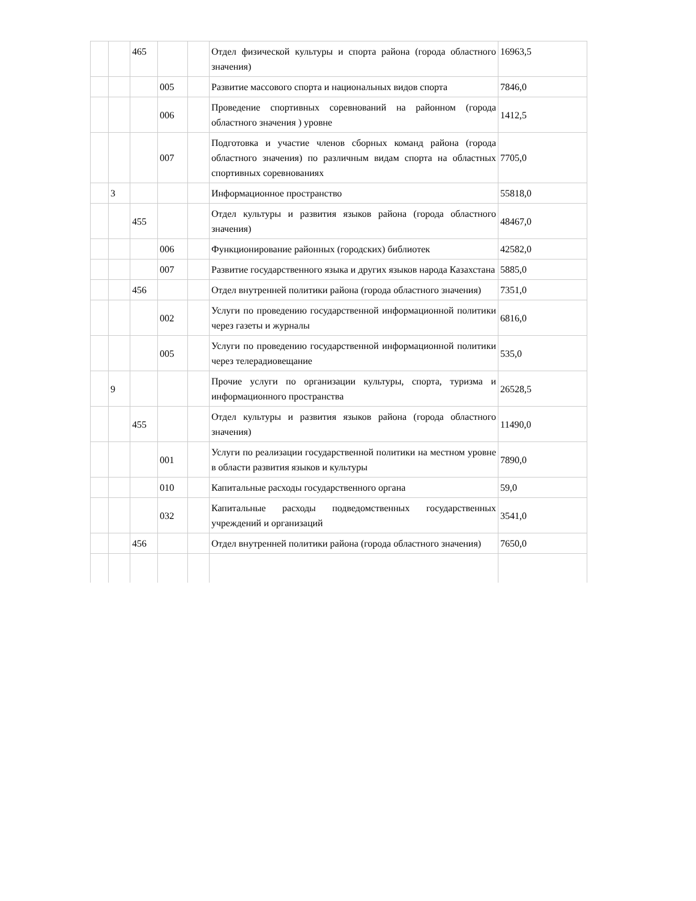| | | 465 | | | Отдел физической культуры и спорта района (города областного значения) | 16963,5 |
| | | | 005 | | Развитие массового спорта и национальных видов спорта | 7846,0 |
| | | | 006 | | Проведение спортивных соревнований на районном (города областного значения ) уровне | 1412,5 |
| | | | 007 | | Подготовка и участие членов сборных команд района (города областного значения) по различным видам спорта на областных спортивных соревнованиях | 7705,0 |
| | 3 | | | | Информационное пространство | 55818,0 |
| | | 455 | | | Отдел культуры и развития языков района (города областного значения) | 48467,0 |
| | | | 006 | | Функционирование районных (городских) библиотек | 42582,0 |
| | | | 007 | | Развитие государственного языка и других языков народа Казахстана | 5885,0 |
| | | 456 | | | Отдел внутренней политики района (города областного значения) | 7351,0 |
| | | | 002 | | Услуги по проведению государственной информационной политики через газеты и журналы | 6816,0 |
| | | | 005 | | Услуги по проведению государственной информационной политики через телерадиовещание | 535,0 |
| | 9 | | | | Прочие услуги по организации культуры, спорта, туризма и информационного пространства | 26528,5 |
| | | 455 | | | Отдел культуры и развития языков района (города областного значения) | 11490,0 |
| | | | 001 | | Услуги по реализации государственной политики на местном уровне в области развития языков и культуры | 7890,0 |
| | | | 010 | | Капитальные расходы государственного органа | 59,0 |
| | | | 032 | | Капитальные расходы подведомственных государственных учреждений и организаций | 3541,0 |
| | | 456 | | | Отдел внутренней политики района (города областного значения) | 7650,0 |